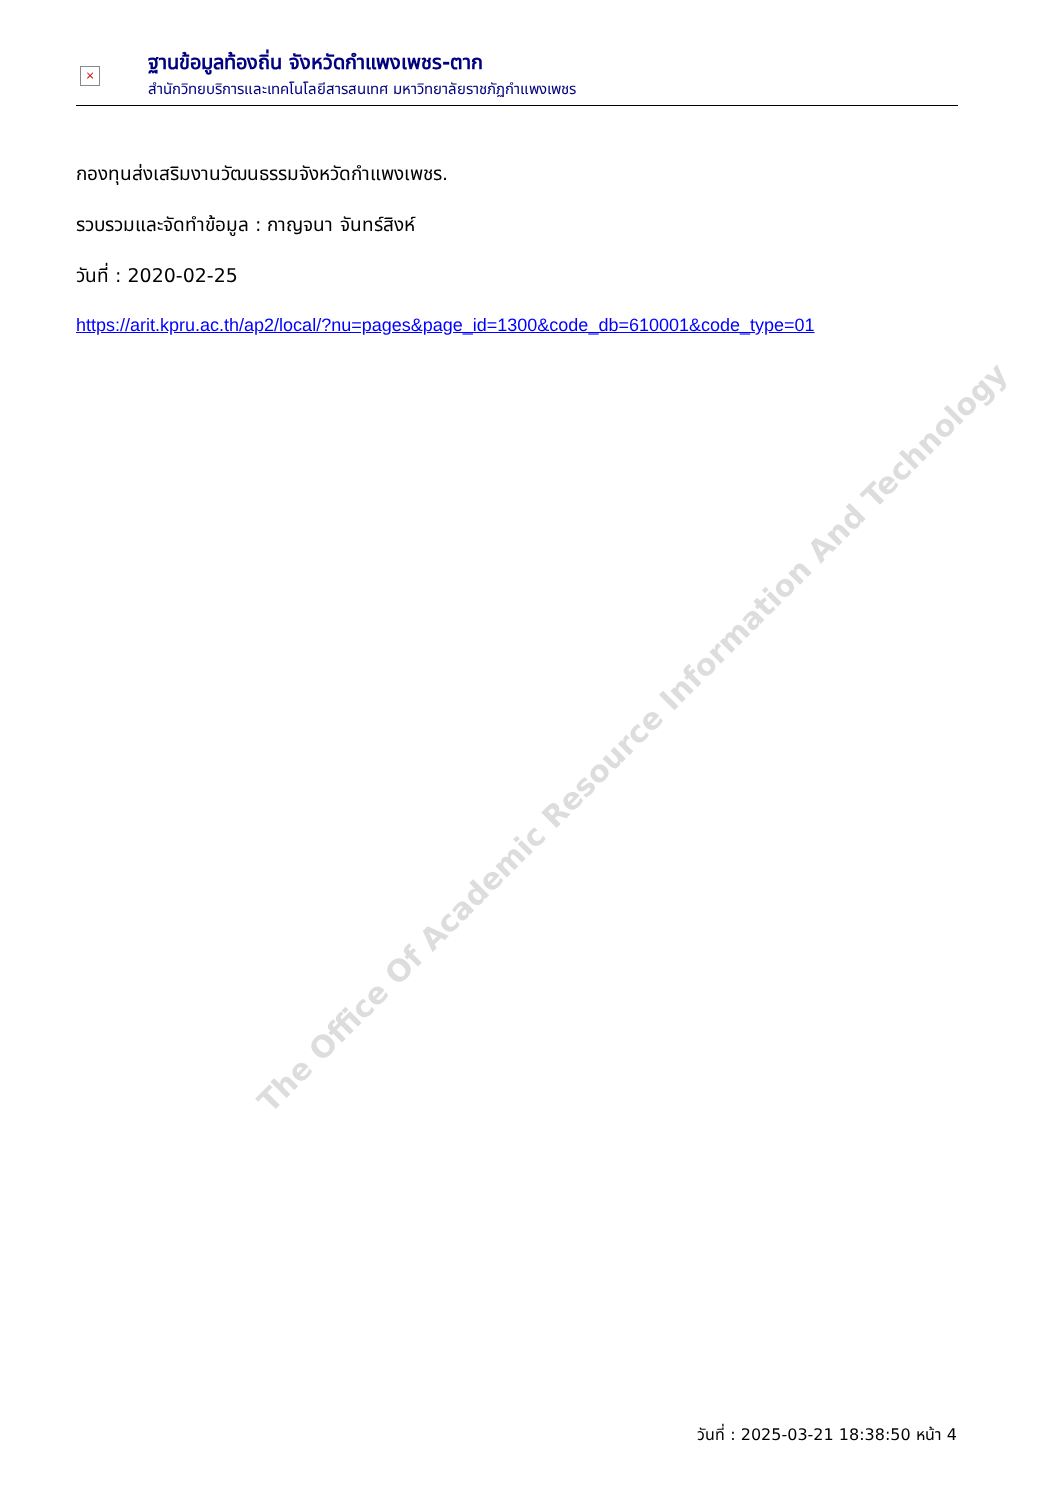×
ฐานข้อมูลท้องถิ่น จังหวัดกำแพงเพชร-ตาก
สำนักวิทยบริการและเทคโนโลยีสารสนเทศ มหาวิทยาลัยราชภัฏกำแพงเพชร
กองทุนส่งเสริมงานวัฒนธรรมจังหวัดกำแพงเพชร.
รวบรวมและจัดทำข้อมูล : กาญจนา จันทร์สิงห์
วันที่ : 2020-02-25
https://arit.kpru.ac.th/ap2/local/?nu=pages&page_id=1300&code_db=610001&code_type=01
The Office Of Academic Resource Information And Technology
วันที่ : 2025-03-21 18:38:50 หน้า 4